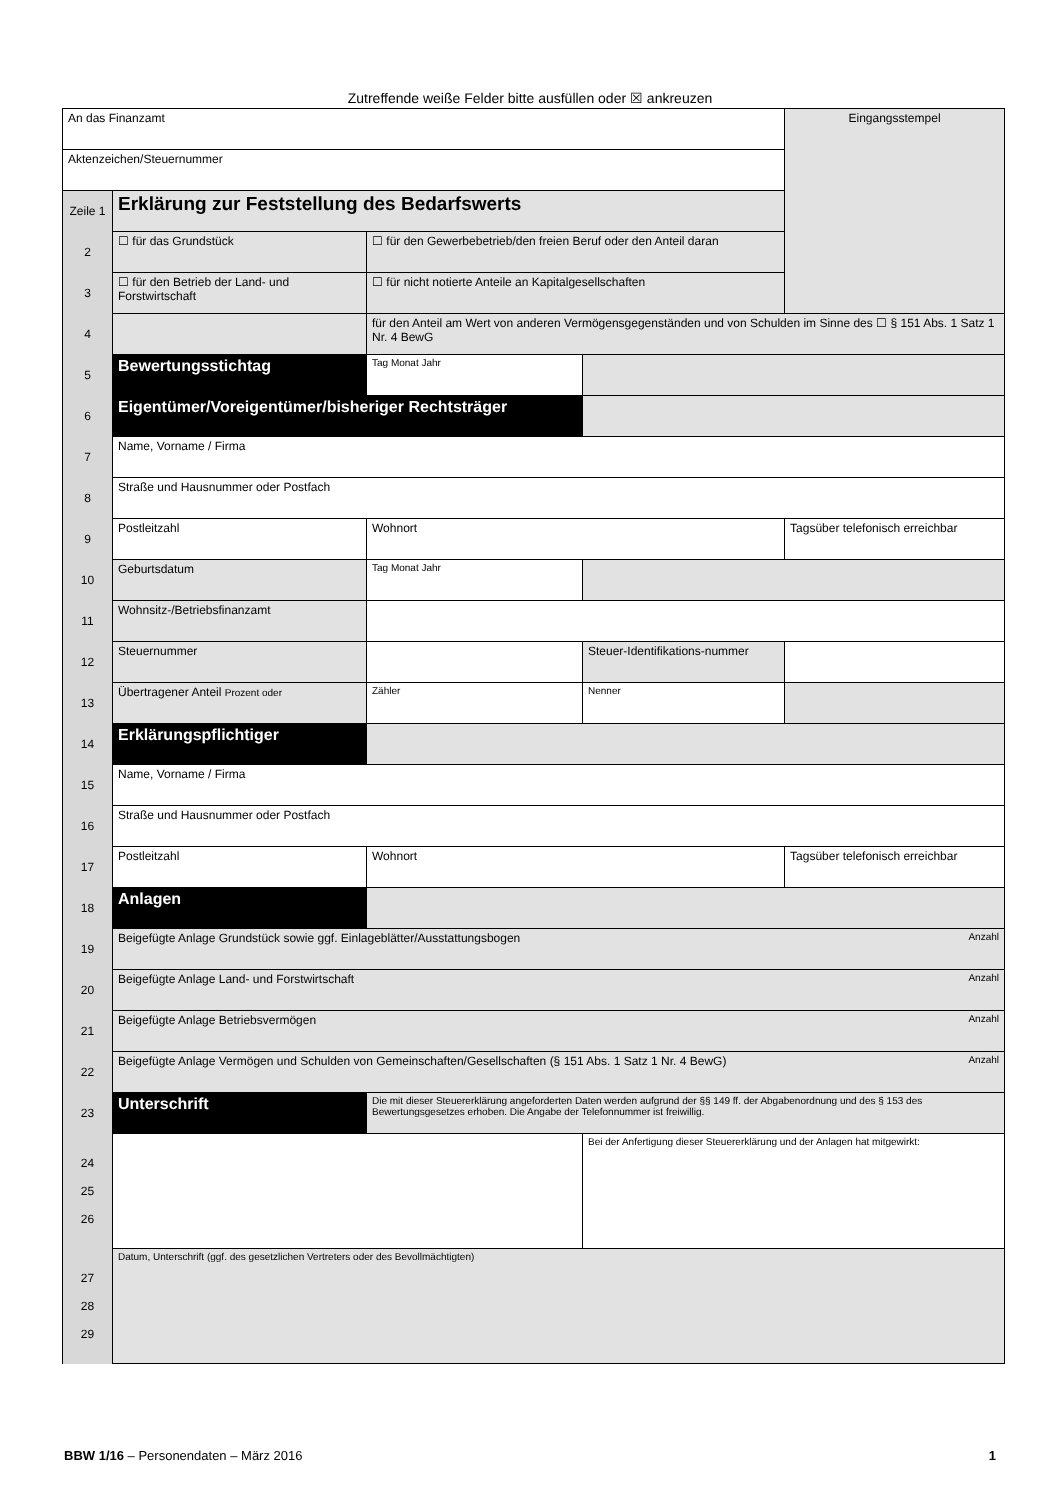Zutreffende weiße Felder bitte ausfüllen oder ☒ ankreuzen
| An das Finanzamt | | | | Eingangsstempel |
| Aktenzeichen/Steuernummer | | | | |
| Zeile 1 | Erklärung zur Feststellung des Bedarfswerts | | | |
| 2 | ☐ für das Grundstück | ☐ für den Gewerbebetrieb/den freien Beruf oder den Anteil daran | | |
| 3 | ☐ für den Betrieb der Land- und Forstwirtschaft | ☐ für nicht notierte Anteile an Kapitalgesellschaften | | |
| 4 | | für den Anteil am Wert von anderen Vermögensgegenständen und von Schulden im Sinne des ☐ § 151 Abs. 1 Satz 1 Nr. 4 BewG | | |
| 5 | Bewertungsstichtag | Tag Monat Jahr | | |
| 6 | Eigentümer/Voreigentümer/bisheriger Rechtsträger | | | |
| 7 | Name, Vorname / Firma | | | |
| 8 | Straße und Hausnummer oder Postfach | | | |
| 9 | Postleitzahl | Wohnort | | Tagsüber telefonisch erreichbar |
| 10 | Geburtsdatum | Tag Monat Jahr | | |
| 11 | Wohnsitz-/Betriebsfinanzamt | | | |
| 12 | Steuernummer | | Steuer-Identifikations-nummer | |
| 13 | Übertragener Anteil Prozent oder | Zähler | Nenner | |
| 14 | Erklärungspflichtiger | | | |
| 15 | Name, Vorname / Firma | | | |
| 16 | Straße und Hausnummer oder Postfach | | | |
| 17 | Postleitzahl | Wohnort | | Tagsüber telefonisch erreichbar |
| 18 | Anlagen | | | |
| 19 | Beigefügte Anlage Grundstück sowie ggf. Einlageblätter/Ausstattungsbogen Anzahl | | | |
| 20 | Beigefügte Anlage Land- und Forstwirtschaft Anzahl | | | |
| 21 | Beigefügte Anlage Betriebsvermögen Anzahl | | | |
| 22 | Beigefügte Anlage Vermögen und Schulden von Gemeinschaften/Gesellschaften (§ 151 Abs. 1 Satz 1 Nr. 4 BewG) Anzahl | | | |
| 23 | Unterschrift | Die mit dieser Steuererklärung angeforderten Daten werden aufgrund der §§ 149 ff. der Abgabenordnung und des § 153 des Bewertungsgesetzes erhoben. Die Angabe der Telefonnummer ist freiwillig. | | |
| 24 25 26 | | | Bei der Anfertigung dieser Steuererklärung und der Anlagen hat mitgewirkt: | |
| 27 28 29 | Datum, Unterschrift (ggf. des gesetzlichen Vertreters oder des Bevollmächtigten) | | | |
BBW 1/16 – Personendaten – März 2016 1